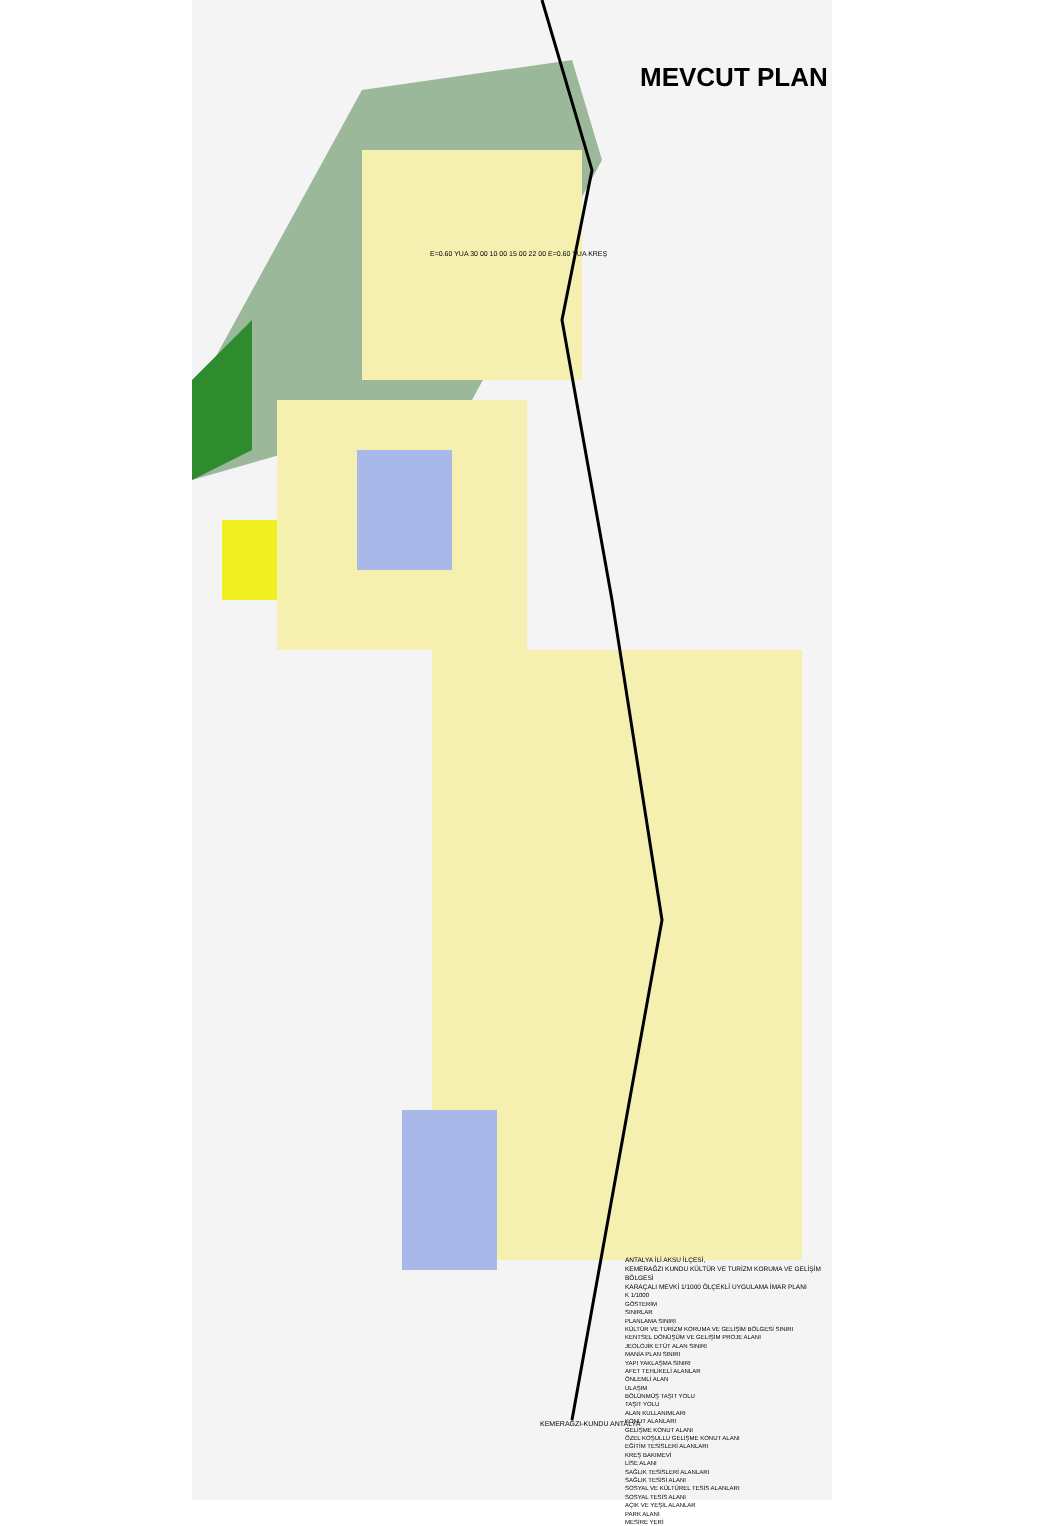MEVCUT PLAN
ANTALYA İLİ AKSU İLÇESİ,
KEMERAĞZI KUNDU KÜLTÜR VE TURİZM KORUMA VE GELİŞİM BÖLGESİ
KARAÇALI MEVKİ 1/1000 ÖLÇEKLİ UYGULAMA İMAR PLANI
K 1/1000
GÖSTERİM
SINIRLAR
PLANLAMA SINIRI
KÜLTÜR VE TURİZM KORUMA VE GELİŞİM BÖLGESİ SINIRI
KENTSEL DÖNÜŞÜM VE GELİŞİM PROJE ALANI
JEOLOJİK ETÜT ALAN SINIRI
MANİA PLAN SINIRI
YAPI YAKLAŞMA SINIRI
AFET TEHLİKELİ ALANLAR
ÖNLEMLİ ALAN
ULAŞIM
BÖLÜNMÜŞ TAŞIT YOLU
TAŞIT YOLU
ALAN KULLANIMLARI
KONUT ALANLARI
GELİŞME KONUT ALANI
ÖZEL KOŞULLU GELİŞME KONUT ALANI
EĞİTİM TESİSLERİ ALANLARI
KREŞ BAKIMEVİ
LİSE ALANI
SAĞLIK TESİSLERİ ALANLARI
SAĞLIK TESİSİ ALANI
SOSYAL VE KÜLTÜREL TESİS ALANLARI
SOSYAL TESİS ALANI
AÇIK VE YEŞİL ALANLAR
PARK ALANI
MESİRE YERİ
KEMERAĞZI-KUNDU ANTALYA
E=0.60 YUA 30 00 10 00 15 00 22 00 E=0.60 YUA KREŞ